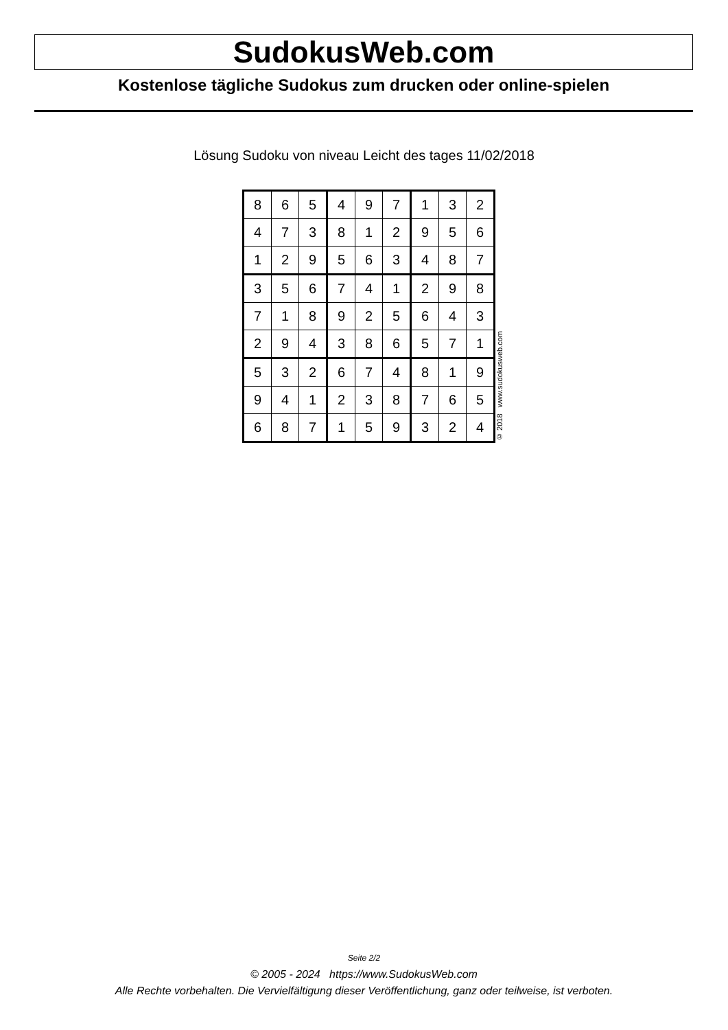SudokusWeb.com
Kostenlose tägliche Sudokus zum drucken oder online-spielen
Lösung Sudoku von niveau Leicht des tages 11/02/2018
| 8 | 6 | 5 | 4 | 9 | 7 | 1 | 3 | 2 |
| 4 | 7 | 3 | 8 | 1 | 2 | 9 | 5 | 6 |
| 1 | 2 | 9 | 5 | 6 | 3 | 4 | 8 | 7 |
| 3 | 5 | 6 | 7 | 4 | 1 | 2 | 9 | 8 |
| 7 | 1 | 8 | 9 | 2 | 5 | 6 | 4 | 3 |
| 2 | 9 | 4 | 3 | 8 | 6 | 5 | 7 | 1 |
| 5 | 3 | 2 | 6 | 7 | 4 | 8 | 1 | 9 |
| 9 | 4 | 1 | 2 | 3 | 8 | 7 | 6 | 5 |
| 6 | 8 | 7 | 1 | 5 | 9 | 3 | 2 | 4 |
© 2018 www.sudokusweb.com
Seite 2/2
© 2005 - 2024 https://www.SudokusWeb.com
Alle Rechte vorbehalten. Die Vervielfältigung dieser Veröffentlichung, ganz oder teilweise, ist verboten.